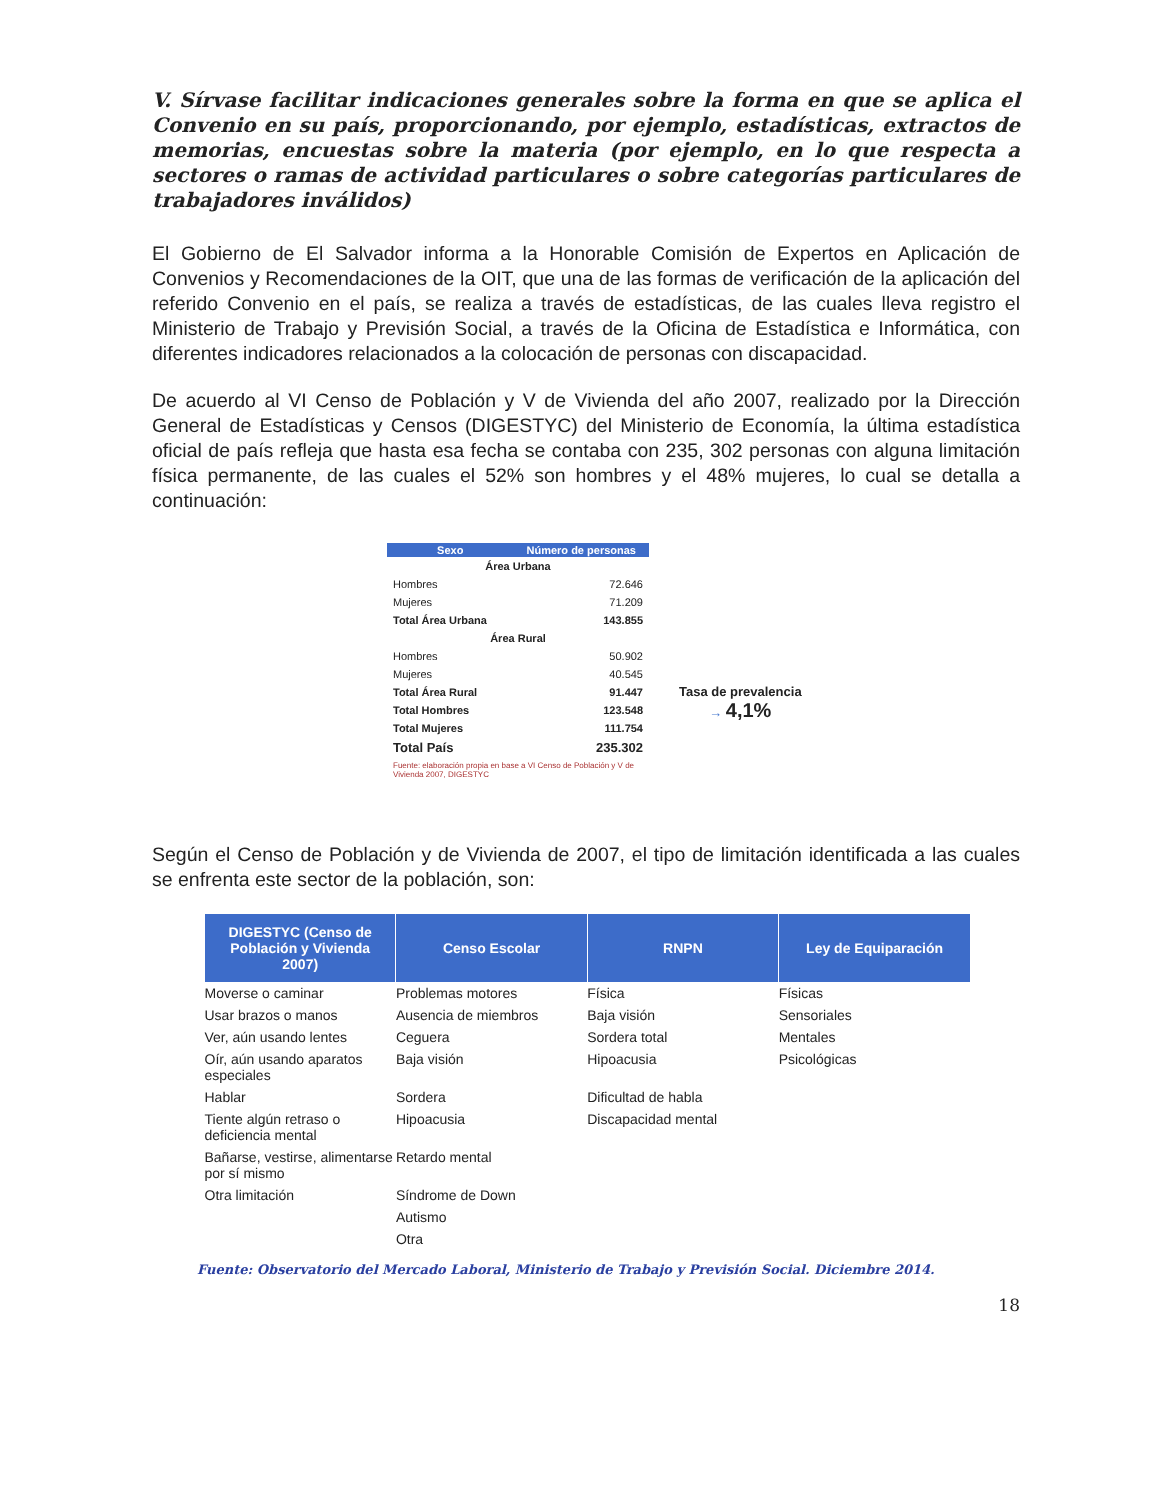V. Sírvase facilitar indicaciones generales sobre la forma en que se aplica el Convenio en su país, proporcionando, por ejemplo, estadísticas, extractos de memorias, encuestas sobre la materia (por ejemplo, en lo que respecta a sectores o ramas de actividad particulares o sobre categorías particulares de trabajadores inválidos)
El Gobierno de El Salvador informa a la Honorable Comisión de Expertos en Aplicación de Convenios y Recomendaciones de la OIT, que una de las formas de verificación de la aplicación del referido Convenio en el país, se realiza a través de estadísticas, de las cuales lleva registro el Ministerio de Trabajo y Previsión Social, a través de la Oficina de Estadística e Informática, con diferentes indicadores relacionados a la colocación de personas con discapacidad.
De acuerdo al VI Censo de Población y V de Vivienda del año 2007, realizado por la Dirección General de Estadísticas y Censos (DIGESTYC) del Ministerio de Economía, la última estadística oficial de país refleja que hasta esa fecha se contaba con 235, 302 personas con alguna limitación física permanente, de las cuales el 52% son hombres y el 48% mujeres, lo cual se detalla a continuación:
| Sexo | Número de personas |
| --- | --- |
| Área Urbana | |
| Hombres | 72.646 |
| Mujeres | 71.209 |
| Total Área Urbana | 143.855 |
| Área Rural | |
| Hombres | 50.902 |
| Mujeres | 40.545 |
| Total Área Rural | 91.447 |
| Total Hombres | 123.548 |
| Total Mujeres | 111.754 |
| Total País | 235.302 |
| Fuente: elaboración propia en base a VI Censo de Población y V de Vivienda 2007, DIGESTYC | |
Tasa de prevalencia
→ 4,1%
Según el Censo de Población y de Vivienda de 2007, el tipo de limitación identificada a las cuales se enfrenta este sector de la población, son:
| DIGESTYC (Censo de Población y Vivienda 2007) | Censo Escolar | RNPN | Ley de Equiparación |
| --- | --- | --- | --- |
| Moverse o caminar | Problemas motores | Física | Físicas |
| Usar brazos o manos | Ausencia de miembros | Baja visión | Sensoriales |
| Ver, aún usando lentes | Ceguera | Sordera total | Mentales |
| Oír, aún usando aparatos especiales | Baja visión | Hipoacusia | Psicológicas |
| Hablar | Sordera | Dificultad de habla | |
| Tiente algún retraso o deficiencia mental | Hipoacusia | Discapacidad mental | |
| Bañarse, vestirse, alimentarse por sí mismo | Retardo mental | | |
| Otra limitación | Síndrome de Down | | |
| | Autismo | | |
| | Otra | | |
Fuente: Observatorio del Mercado Laboral, Ministerio de Trabajo y Previsión Social. Diciembre 2014.
18